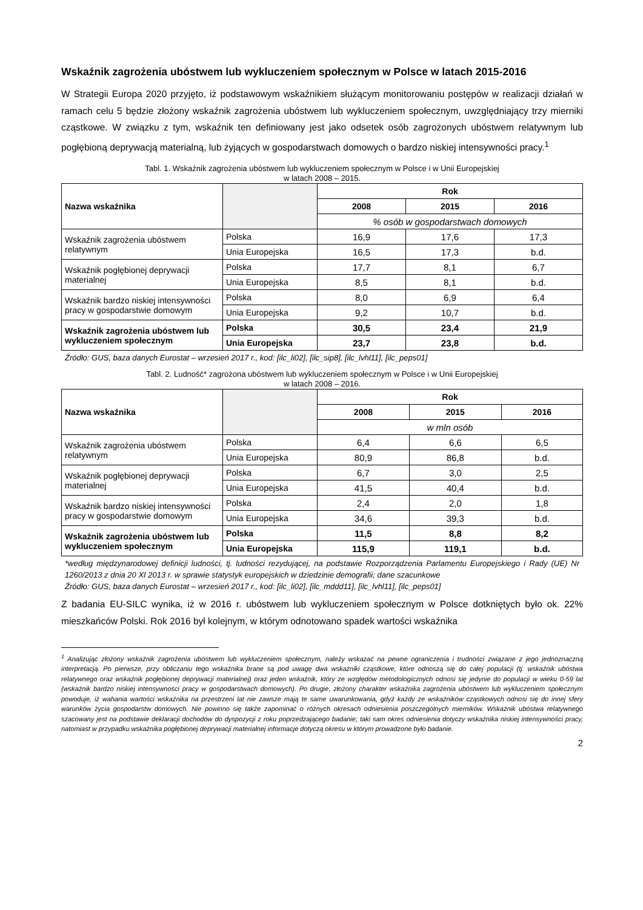Wskaźnik zagrożenia ubóstwem lub wykluczeniem społecznym w Polsce w latach 2015-2016
W Strategii Europa 2020 przyjęto, iż podstawowym wskaźnikiem służącym monitorowaniu postępów w realizacji działań w ramach celu 5 będzie złożony wskaźnik zagrożenia ubóstwem lub wykluczeniem społecznym, uwzględniający trzy mierniki cząstkowe. W związku z tym, wskaźnik ten definiowany jest jako odsetek osób zagrożonych ubóstwem relatywnym lub pogłębioną deprywacją materialną, lub żyjących w gospodarstwach domowych o bardzo niskiej intensywności pracy.<sup>1</sup>
Tabl. 1. Wskaźnik zagrożenia ubóstwem lub wykluczeniem społecznym w Polsce i w Unii Europejskiej
w latach 2008 – 2015.
| Nazwa wskaźnika | | Rok | | |
| | | 2008 | 2015 | 2016 |
| | | % osób w gospodarstwach domowych | | |
| Wskaźnik zagrożenia ubóstwem relatywnym | Polska | 16,9 | 17,6 | 17,3 |
| | Unia Europejska | 16,5 | 17,3 | b.d. |
| Wskaźnik pogłębionej deprywacji materialnej | Polska | 17,7 | 8,1 | 6,7 |
| | Unia Europejska | 8,5 | 8,1 | b.d. |
| Wskaźnik bardzo niskiej intensywności pracy w gospodarstwie domowym | Polska | 8,0 | 6,9 | 6,4 |
| | Unia Europejska | 9,2 | 10,7 | b.d. |
| Wskaźnik zagrożenia ubóstwem lub wykluczeniem społecznym | Polska | 30,5 | 23,4 | 21,9 |
| | Unia Europejska | 23,7 | 23,8 | b.d. |
Źródło: GUS, baza danych Eurostat – wrzesień 2017 r., kod: [ilc_li02], [ilc_sip8], [ilc_lvhl11], [ilc_peps01]
Tabl. 2. Ludność* zagrożona ubóstwem lub wykluczeniem społecznym w Polsce i w Unii Europejskiej
w latach 2008 – 2016.
| Nazwa wskaźnika | | Rok | | |
| | | 2008 | 2015 | 2016 |
| | | w mln osób | | |
| Wskaźnik zagrożenia ubóstwem relatywnym | Polska | 6,4 | 6,6 | 6,5 |
| | Unia Europejska | 80,9 | 86,8 | b.d. |
| Wskaźnik pogłębionej deprywacji materialnej | Polska | 6,7 | 3,0 | 2,5 |
| | Unia Europejska | 41,5 | 40,4 | b.d. |
| Wskaźnik bardzo niskiej intensywności pracy w gospodarstwie domowym | Polska | 2,4 | 2,0 | 1,8 |
| | Unia Europejska | 34,6 | 39,3 | b.d. |
| Wskaźnik zagrożenia ubóstwem lub wykluczeniem społecznym | Polska | 11,5 | 8,8 | 8,2 |
| | Unia Europejska | 115,9 | 119,1 | b.d. |
*według międzynarodowej definicji ludności, tj. ludności rezydującej, na podstawie Rozporządzenia Parlamentu Europejskiego i Rady (UE) Nr 1260/2013 z dnia 20 XI 2013 r. w sprawie statystyk europejskich w dziedzinie demografii; dane szacunkowe
Źródło: GUS, baza danych Eurostat – wrzesień 2017 r., kod: [ilc_li02], [ilc_mddd11], [ilc_lvhl11], [ilc_peps01]
Z badania EU-SILC wynika, iż w 2016 r. ubóstwem lub wykluczeniem społecznym w Polsce dotkniętych było ok. 22% mieszkańców Polski. Rok 2016 był kolejnym, w którym odnotowano spadek wartości wskaźnika
<sup>1</sup> Analizując złożony wskaźnik zagrożenia ubóstwem lub wykluczeniem społecznym, należy wskazać na pewne ograniczenia i trudności związane z jego jednoznaczną interpretacją. Po pierwsze, przy obliczaniu tego wskaźnika brane są pod uwagę dwa wskaźniki cząstkowe, które odnoszą się do całej populacji (tj. wskaźnik ubóstwa relatywnego oraz wskaźnik pogłębionej deprywacji materialnej) oraz jeden wskaźnik, który ze względów metodologicznych odnosi się jedynie do populacji w wieku 0-59 lat (wskaźnik bardzo niskiej intensywności pracy w gospodarstwach domowych). Po drugie, złożony charakter wskaźnika zagrożenia ubóstwem lub wykluczeniem społecznym powoduje, iż wahania wartości wskaźnika na przestrzeni lat nie zawsze mają te same uwarunkowania, gdyż każdy ze wskaźników cząstkowych odnosi się do innej sfery warunków życia gospodarstw domowych. Nie powinno się także zapominać o różnych okresach odniesienia poszczególnych mierników. Wskaźnik ubóstwa relatywnego szacowany jest na podstawie deklaracji dochodów do dyspozycji z roku poprzedzającego badanie; taki sam okres odniesienia dotyczy wskaźnika niskiej intensywności pracy, natomiast w przypadku wskaźnika pogłębionej deprywacji materialnej informacje dotyczą okresu w którym prowadzone było badanie.
2